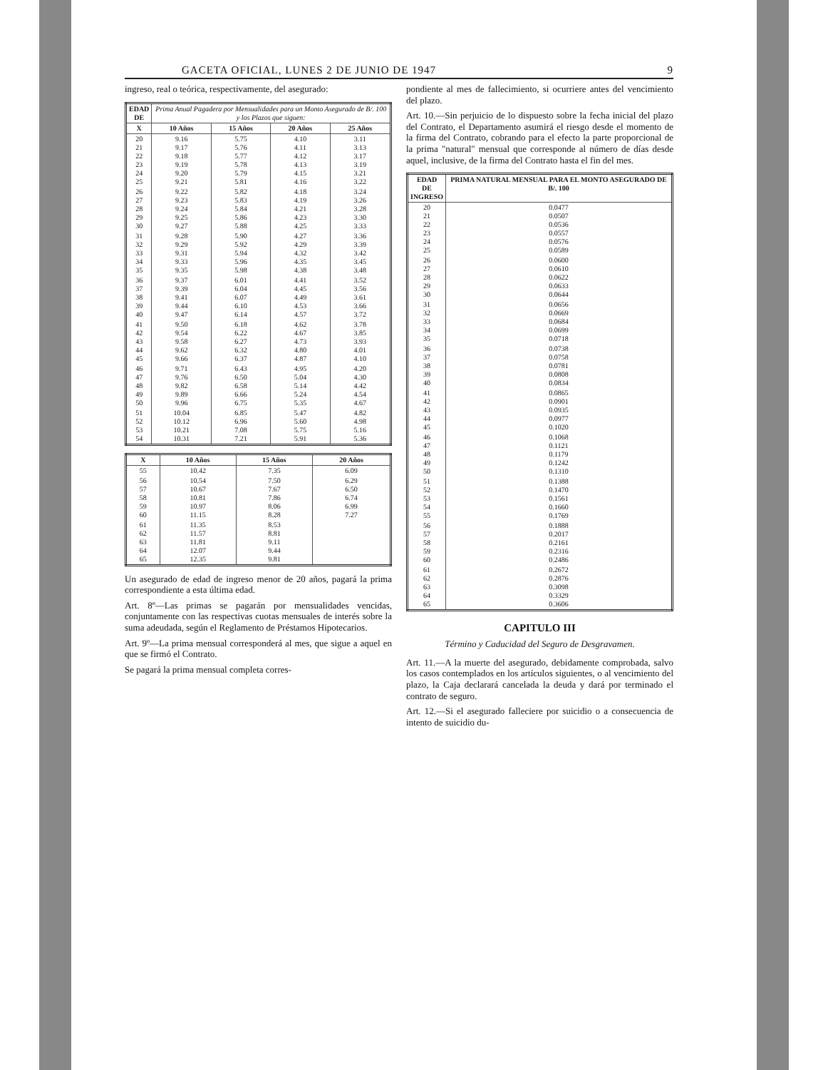GACETA OFICIAL, LUNES 2 DE JUNIO DE 1947 9
ingreso, real o teórica, respectivamente, del asegurado:
| EDAD DE | Prima Anual Pagadera por Mensualidades para un Monto Asegurado de B/. 100 y los Plazos que siguen: | | | |
| --- | --- | --- | --- | --- |
| X | 10 Años | 15 Años | 20 Años | 25 Años |
| 20 21 22 23 24 25 | 9.16 9.17 9.18 9.19 9.20 9.21 | 5.75 5.76 5.77 5.78 5.79 5.81 | 4.10 4.11 4.12 4.13 4.15 4.16 | 3.11 3.13 3.17 3.19 3.21 3.22 |
| 26 27 28 29 30 | 9.22 9.23 9.24 9.25 9.27 | 5.82 5.83 5.84 5.86 5.88 | 4.18 4.19 4.21 4.23 4.25 | 3.24 3.26 3.28 3.30 3.33 |
| 31 32 33 34 35 | 9.28 9.29 9.31 9.33 9.35 | 5.90 5.92 5.94 5.96 5.98 | 4.27 4.29 4.32 4.35 4.38 | 3.36 3.39 3.42 3.45 3.48 |
| 36 37 38 39 40 | 9.37 9.39 9.41 9.44 9.47 | 6.01 6.04 6.07 6.10 6.14 | 4.41 4.45 4.49 4.53 4.57 | 3.52 3.56 3.61 3.66 3.72 |
| 41 42 43 44 45 | 9.50 9.54 9.58 9.62 9.66 | 6.18 6.22 6.27 6.32 6.37 | 4.62 4.67 4.73 4.80 4.87 | 3.78 3.85 3.93 4.01 4.10 |
| 46 47 48 49 50 | 9.71 9.76 9.82 9.89 9.96 | 6.43 6.50 6.58 6.66 6.75 | 4.95 5.04 5.14 5.24 5.35 | 4.20 4.30 4.42 4.54 4.67 |
| 51 52 53 54 | 10.04 10.12 10.21 10.31 | 6.85 6.96 7.08 7.21 | 5.47 5.60 5.75 5.91 | 4.82 4.98 5.16 5.36 |
| X | 10 Años | 15 Años | 20 Años |
| --- | --- | --- | --- |
| 55 | 10.42 | 7.35 | 6.09 |
| 56 57 58 59 60 | 10.54 10.67 10.81 10.97 11.15 | 7.50 7.67 7.86 8.06 8.28 | 6.29 6.50 6.74 6.99 7.27 |
| 61 62 63 64 65 | 11.35 11.57 11.81 12.07 12.35 | 8.53 8.81 9.11 9.44 9.81 | |
Un asegurado de edad de ingreso menor de 20 años, pagará la prima correspondiente a esta última edad.
Art. 8º—Las primas se pagarán por mensualidades vencidas, conjuntamente con las respectivas cuotas mensuales de interés sobre la suma adeudada, según el Reglamento de Préstamos Hipotecarios.
Art. 9º—La prima mensual corresponderá al mes, que sigue a aquel en que se firmó el Contrato.
Se pagará la prima mensual completa corres-
pondiente al mes de fallecimiento, si ocurriere antes del vencimiento del plazo.
Art. 10.—Sin perjuicio de lo dispuesto sobre la fecha inicial del plazo del Contrato, el Departamento asumirá el riesgo desde el momento de la firma del Contrato, cobrando para el efecto la parte proporcional de la prima "natural" mensual que corresponde al número de días desde aquel, inclusive, de la firma del Contrato hasta el fin del mes.
| EDAD DE INGRESO | PRIMA NATURAL MENSUAL PARA EL MONTO ASEGURADO DE B/. 100 |
| --- | --- |
| 20 21 22 23 24 25 | 0.0477 0.0507 0.0536 0.0557 0.0576 0.0589 |
| 26 27 28 29 30 | 0.0600 0.0610 0.0622 0.0633 0.0644 |
| 31 32 33 34 35 | 0.0656 0.0669 0.0684 0.0699 0.0718 |
| 36 37 38 39 40 | 0.0738 0.0758 0.0781 0.0808 0.0834 |
| 41 42 43 44 45 | 0.0865 0.0901 0.0935 0.0977 0.1020 |
| 46 47 48 49 50 | 0.1068 0.1121 0.1179 0.1242 0.1310 |
| 51 52 53 54 55 | 0.1388 0.1470 0.1561 0.1660 0.1769 |
| 56 57 58 59 60 | 0.1888 0.2017 0.2161 0.2316 0.2486 |
| 61 62 63 64 65 | 0.2672 0.2876 0.3098 0.3329 0.3606 |
CAPITULO III
Término y Caducidad del Seguro de Desgravamen.
Art. 11.—A la muerte del asegurado, debidamente comprobada, salvo los casos contemplados en los artículos siguientes, o al vencimiento del plazo, la Caja declarará cancelada la deuda y dará por terminado el contrato de seguro.
Art. 12.—Si el asegurado falleciere por suicidio o a consecuencia de intento de suicidio du-